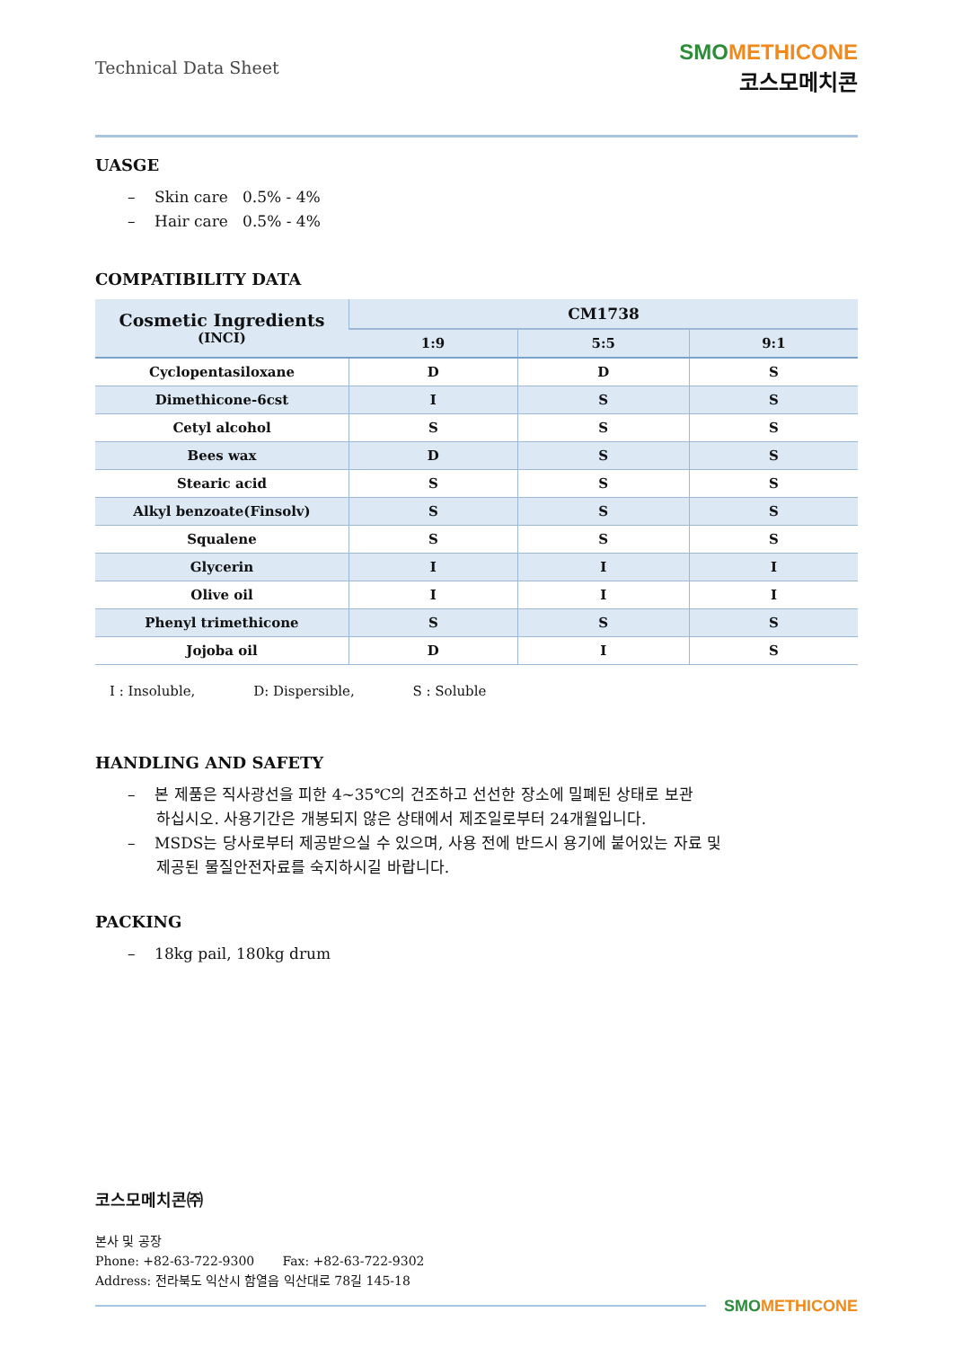Technical Data Sheet
SMO METHICONE
코스모메치콘
UASGE
– Skin care 0.5% - 4%
– Hair care 0.5% - 4%
COMPATIBILITY DATA
| Cosmetic Ingredients (INCI) | CM1738 | | |
| --- | --- | --- | --- |
| | 1:9 | 5:5 | 9:1 |
| Cyclopentasiloxane | D | D | S |
| Dimethicone-6cst | I | S | S |
| Cetyl alcohol | S | S | S |
| Bees wax | D | S | S |
| Stearic acid | S | S | S |
| Alkyl benzoate(Finsolv) | S | S | S |
| Squalene | S | S | S |
| Glycerin | I | I | I |
| Olive oil | I | I | I |
| Phenyl trimethicone | S | S | S |
| Jojoba oil | D | I | S |
I : Insoluble, D: Dispersible, S : Soluble
HANDLING AND SAFETY
– 본 제품은 직사광선을 피한 4~35℃의 건조하고 선선한 장소에 밀폐된 상태로 보관
하십시오. 사용기간은 개봉되지 않은 상태에서 제조일로부터 24개월입니다.
– MSDS는 당사로부터 제공받으실 수 있으며, 사용 전에 반드시 용기에 붙어있는 자료 및
제공된 물질안전자료를 숙지하시길 바랍니다.
PACKING
– 18kg pail, 180kg drum
코스모메치콘㈜
본사 및 공장
Phone: +82-63-722-9300 Fax: +82-63-722-9302
Address: 전라북도 익산시 함열읍 익산대로 78길 145-18
SMO METHICONE